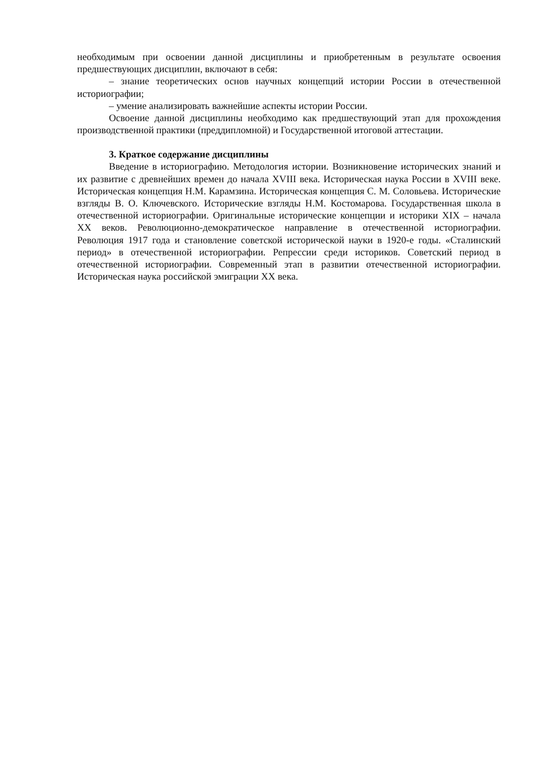необходимым при освоении данной дисциплины и приобретенным в результате освоения предшествующих дисциплин, включают в себя:
– знание теоретических основ научных концепций истории России в отечественной историографии;
– умение анализировать важнейшие аспекты истории России.
Освоение данной дисциплины необходимо как предшествующий этап для прохождения производственной практики (преддипломной) и Государственной итоговой аттестации.
3. Краткое содержание дисциплины
Введение в историографию. Методология истории. Возникновение исторических знаний и их развитие с древнейших времен до начала XVIII века. Историческая наука России в XVIII веке. Историческая концепция Н.М. Карамзина. Историческая концепция С. М. Соловьева. Исторические взгляды В. О. Ключевского. Исторические взгляды Н.М. Костомарова. Государственная школа в отечественной историографии. Оригинальные исторические концепции и историки XIX – начала XX веков. Революционно-демократическое направление в отечественной историографии. Революция 1917 года и становление советской исторической науки в 1920-е годы. «Сталинский период» в отечественной историографии. Репрессии среди историков. Советский период в отечественной историографии. Современный этап в развитии отечественной историографии. Историческая наука российской эмиграции XX века.